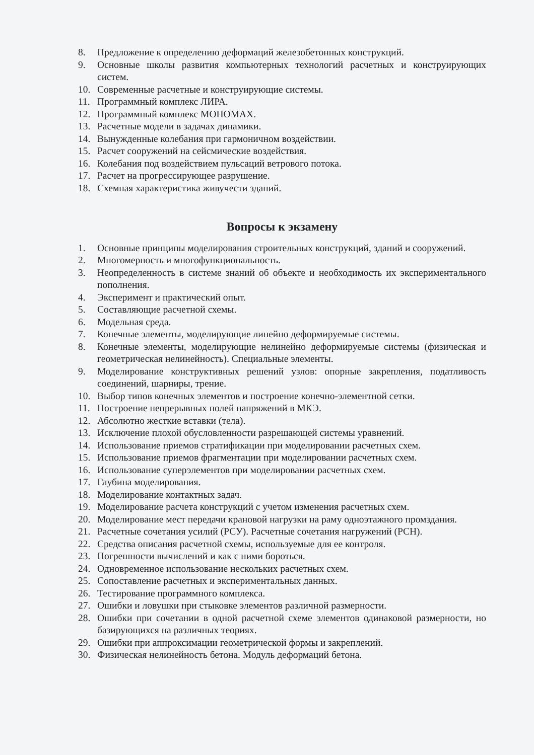8. Предложение к определению деформаций железобетонных конструкций.
9. Основные школы развития компьютерных технологий расчетных и конструирующих систем.
10. Современные расчетные и конструирующие системы.
11. Программный комплекс ЛИРА.
12. Программный комплекс МОНОМАХ.
13. Расчетные модели в задачах динамики.
14. Вынужденные колебания при гармоничном воздействии.
15. Расчет сооружений на сейсмические воздействия.
16. Колебания под воздействием пульсаций ветрового потока.
17. Расчет на прогрессирующее разрушение.
18. Схемная характеристика живучести зданий.
Вопросы к экзамену
1. Основные принципы моделирования строительных конструкций, зданий и сооружений.
2. Многомерность и многофункциональность.
3. Неопределенность в системе знаний об объекте и необходимость их экспериментального пополнения.
4. Эксперимент и практический опыт.
5. Составляющие расчетной схемы.
6. Модельная среда.
7. Конечные элементы, моделирующие линейно деформируемые системы.
8. Конечные элементы, моделирующие нелинейно деформируемые системы (физическая и геометрическая нелинейность). Специальные элементы.
9. Моделирование конструктивных решений узлов: опорные закрепления, податливость соединений, шарниры, трение.
10. Выбор типов конечных элементов и построение конечно-элементной сетки.
11. Построение непрерывных полей напряжений в МКЭ.
12. Абсолютно жесткие вставки (тела).
13. Исключение плохой обусловленности разрешающей системы уравнений.
14. Использование приемов стратификации при моделировании расчетных схем.
15. Использование приемов фрагментации при моделировании расчетных схем.
16. Использование суперэлементов при моделировании расчетных схем.
17. Глубина моделирования.
18. Моделирование контактных задач.
19. Моделирование расчета конструкций с учетом изменения расчетных схем.
20. Моделирование мест передачи крановой нагрузки на раму одноэтажного промздания.
21. Расчетные сочетания усилий (РСУ). Расчетные сочетания нагружений (РСН).
22. Средства описания расчетной схемы, используемые для ее контроля.
23. Погрешности вычислений и как с ними бороться.
24. Одновременное использование нескольких расчетных схем.
25. Сопоставление расчетных и экспериментальных данных.
26. Тестирование программного комплекса.
27. Ошибки и ловушки при стыковке элементов различной размерности.
28. Ошибки при сочетании в одной расчетной схеме элементов одинаковой размерности, но базирующихся на различных теориях.
29. Ошибки при аппроксимации геометрической формы и закреплений.
30. Физическая нелинейность бетона. Модуль деформаций бетона.